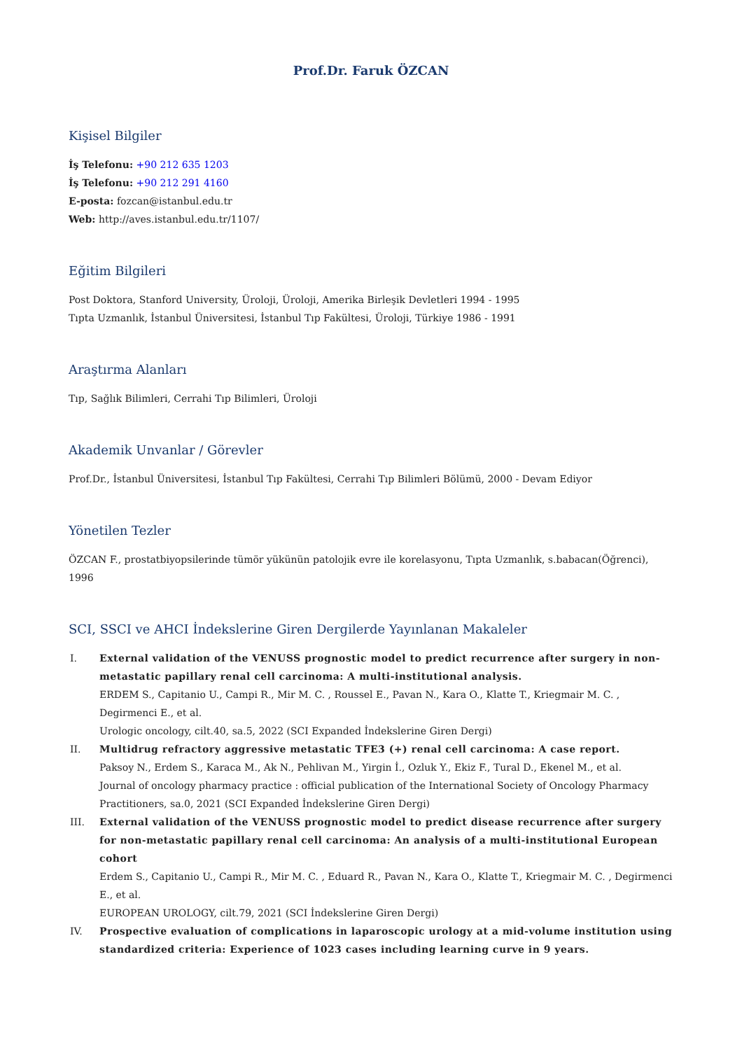Prof.Dr. Faruk ÖZCAN
Kişisel Bilgiler
İş Telefonu: +90 212 635 1203
İş Telefonu: +90 212 291 4160
E-posta: fozcan@istanbul.edu.tr
Web: http://aves.istanbul.edu.tr/1107/
Eğitim Bilgileri
Post Doktora, Stanford University, Üroloji, Üroloji, Amerika Birleşik Devletleri 1994 - 1995
Tıpta Uzmanlık, İstanbul Üniversitesi, İstanbul Tıp Fakültesi, Üroloji, Türkiye 1986 - 1991
Araştırma Alanları
Tıp, Sağlık Bilimleri, Cerrahi Tıp Bilimleri, Üroloji
Akademik Unvanlar / Görevler
Prof.Dr., İstanbul Üniversitesi, İstanbul Tıp Fakültesi, Cerrahi Tıp Bilimleri Bölümü, 2000 - Devam Ediyor
Yönetilen Tezler
ÖZCAN F., prostatbiyopsilerinde tümör yükünün patolojik evre ile korelasyonu, Tıpta Uzmanlık, s.babacan(Öğrenci), 1996
SCI, SSCI ve AHCI İndekslerine Giren Dergilerde Yayınlanan Makaleler
I.
External validation of the VENUSS prognostic model to predict recurrence after surgery in non-metastatic papillary renal cell carcinoma: A multi-institutional analysis.
ERDEM S., Capitanio U., Campi R., Mir M. C. , Roussel E., Pavan N., Kara O., Klatte T., Kriegmair M. C. , Degirmenci E., et al.
Urologic oncology, cilt.40, sa.5, 2022 (SCI Expanded İndekslerine Giren Dergi)
II.
Multidrug refractory aggressive metastatic TFE3 (+) renal cell carcinoma: A case report.
Paksoy N., Erdem S., Karaca M., Ak N., Pehlivan M., Yirgin İ., Ozluk Y., Ekiz F., Tural D., Ekenel M., et al.
Journal of oncology pharmacy practice : official publication of the International Society of Oncology Pharmacy Practitioners, sa.0, 2021 (SCI Expanded İndekslerine Giren Dergi)
III.
External validation of the VENUSS prognostic model to predict disease recurrence after surgery for non-metastatic papillary renal cell carcinoma: An analysis of a multi-institutional European cohort
Erdem S., Capitanio U., Campi R., Mir M. C. , Eduard R., Pavan N., Kara O., Klatte T., Kriegmair M. C. , Degirmenci E., et al.
EUROPEAN UROLOGY, cilt.79, 2021 (SCI İndekslerine Giren Dergi)
IV.
Prospective evaluation of complications in laparoscopic urology at a mid-volume institution using standardized criteria: Experience of 1023 cases including learning curve in 9 years.